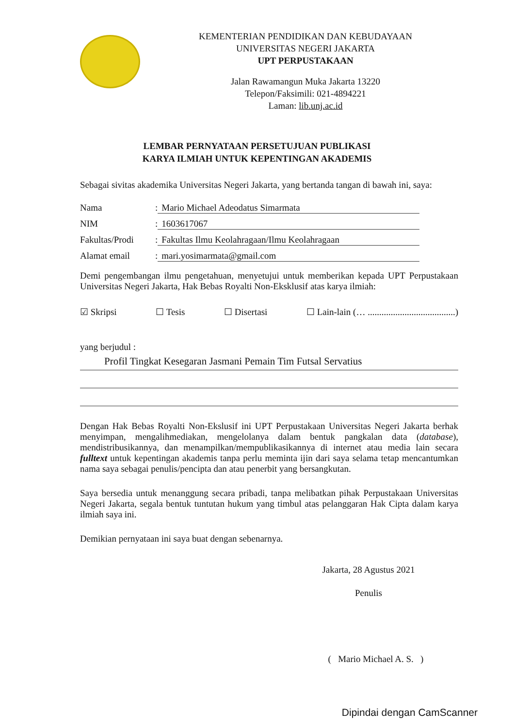KEMENTERIAN PENDIDIKAN DAN KEBUDAYAAN
UNIVERSITAS NEGERI JAKARTA
UPT PERPUSTAKAAN
Jalan Rawamangun Muka Jakarta 13220
Telepon/Faksimili: 021-4894221
Laman: lib.unj.ac.id
LEMBAR PERNYATAAN PERSETUJUAN PUBLIKASI
KARYA ILMIAH UNTUK KEPENTINGAN AKADEMIS
Sebagai sivitas akademika Universitas Negeri Jakarta, yang bertanda tangan di bawah ini, saya:
Nama: Mario Michael Adeodatus Simarmata
NIM: 1603617067
Fakultas/Prodi: Fakultas Ilmu Keolahragaan/Ilmu Keolahragaan
Alamat email: mari.yosimarmata@gmail.com
Demi pengembangan ilmu pengetahuan, menyetujui untuk memberikan kepada UPT Perpustakaan Universitas Negeri Jakarta, Hak Bebas Royalti Non-Eksklusif atas karya ilmiah:
☑ Skripsi ☐ Tesis ☐ Disertasi ☐ Lain-lain (… ......................................)
yang berjudul :
Profil Tingkat Kesegaran Jasmani Pemain Tim Futsal Servatius
Dengan Hak Bebas Royalti Non-Ekslusif ini UPT Perpustakaan Universitas Negeri Jakarta berhak menyimpan, mengalihmediakan, mengelolanya dalam bentuk pangkalan data (database), mendistribusikannya, dan menampilkan/mempublikasikannya di internet atau media lain secara fulltext untuk kepentingan akademis tanpa perlu meminta ijin dari saya selama tetap mencantumkan nama saya sebagai penulis/pencipta dan atau penerbit yang bersangkutan.
Saya bersedia untuk menanggung secara pribadi, tanpa melibatkan pihak Perpustakaan Universitas Negeri Jakarta, segala bentuk tuntutan hukum yang timbul atas pelanggaran Hak Cipta dalam karya ilmiah saya ini.
Demikian pernyataan ini saya buat dengan sebenarnya.
Jakarta, 28 Agustus 2021
Penulis
( Mario Michael A. S. )
Dipindai dengan CamScanner